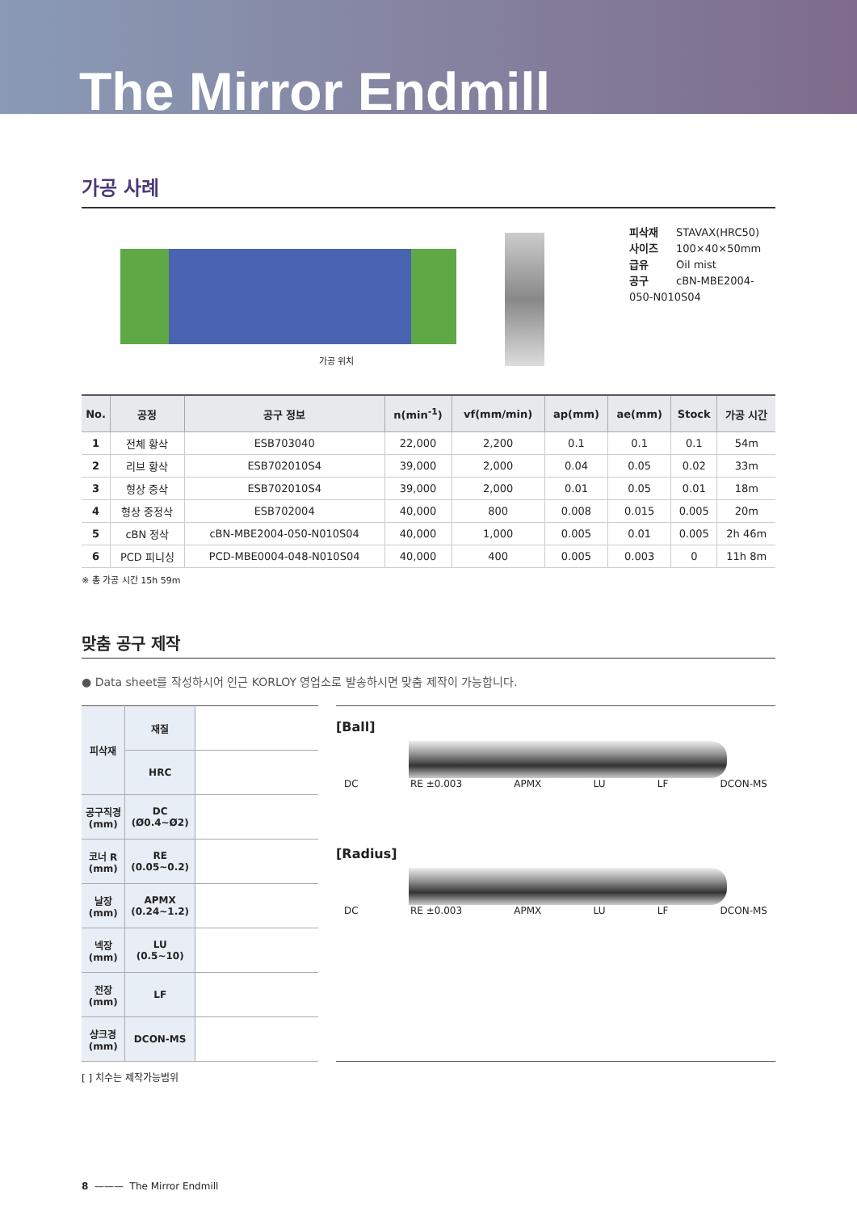The Mirror Endmill
가공 사례
가공 위치
피삭재 STAVAX(HRC50)
사이즈 100×40×50mm
급유 Oil mist
공구 cBN-MBE2004-050-N010S04
| No. | 공정 | 공구 정보 | n(min<sup>-1</sup>) | vf(mm/min) | ap(mm) | ae(mm) | Stock | 가공 시간 |
| --- | --- | --- | --- | --- | --- | --- | --- | --- |
| 1 | 전체 황삭 | ESB703040 | 22,000 | 2,200 | 0.1 | 0.1 | 0.1 | 54m |
| 2 | 리브 황삭 | ESB702010S4 | 39,000 | 2,000 | 0.04 | 0.05 | 0.02 | 33m |
| 3 | 형상 중삭 | ESB702010S4 | 39,000 | 2,000 | 0.01 | 0.05 | 0.01 | 18m |
| 4 | 형상 중정삭 | ESB702004 | 40,000 | 800 | 0.008 | 0.015 | 0.005 | 20m |
| 5 | cBN 정삭 | cBN-MBE2004-050-N010S04 | 40,000 | 1,000 | 0.005 | 0.01 | 0.005 | 2h 46m |
| 6 | PCD 피니싱 | PCD-MBE0004-048-N010S04 | 40,000 | 400 | 0.005 | 0.003 | 0 | 11h 8m |
※ 총 가공 시간 15h 59m
맞춤 공구 제작
● Data sheet를 작성하시어 인근 KORLOY 영업소로 발송하시면 맞춤 제작이 가능합니다.
| 피삭재 | 재질 | |
| | HRC | |
| 공구직경 (mm) | DC (Ø0.4~Ø2) | |
| 코너 R (mm) | RE (0.05~0.2) | |
| 날장 (mm) | APMX (0.24~1.2) | |
| 넥장 (mm) | LU (0.5~10) | |
| 전장 (mm) | LF | |
| 샹크경 (mm) | DCON-MS | |
[Ball]
DC RE ±0.003 APMX LU LF DCON-MS
[Radius]
DC RE ±0.003 APMX LU LF DCON-MS
[ ] 치수는 제작가능범위
8 ——— The Mirror Endmill